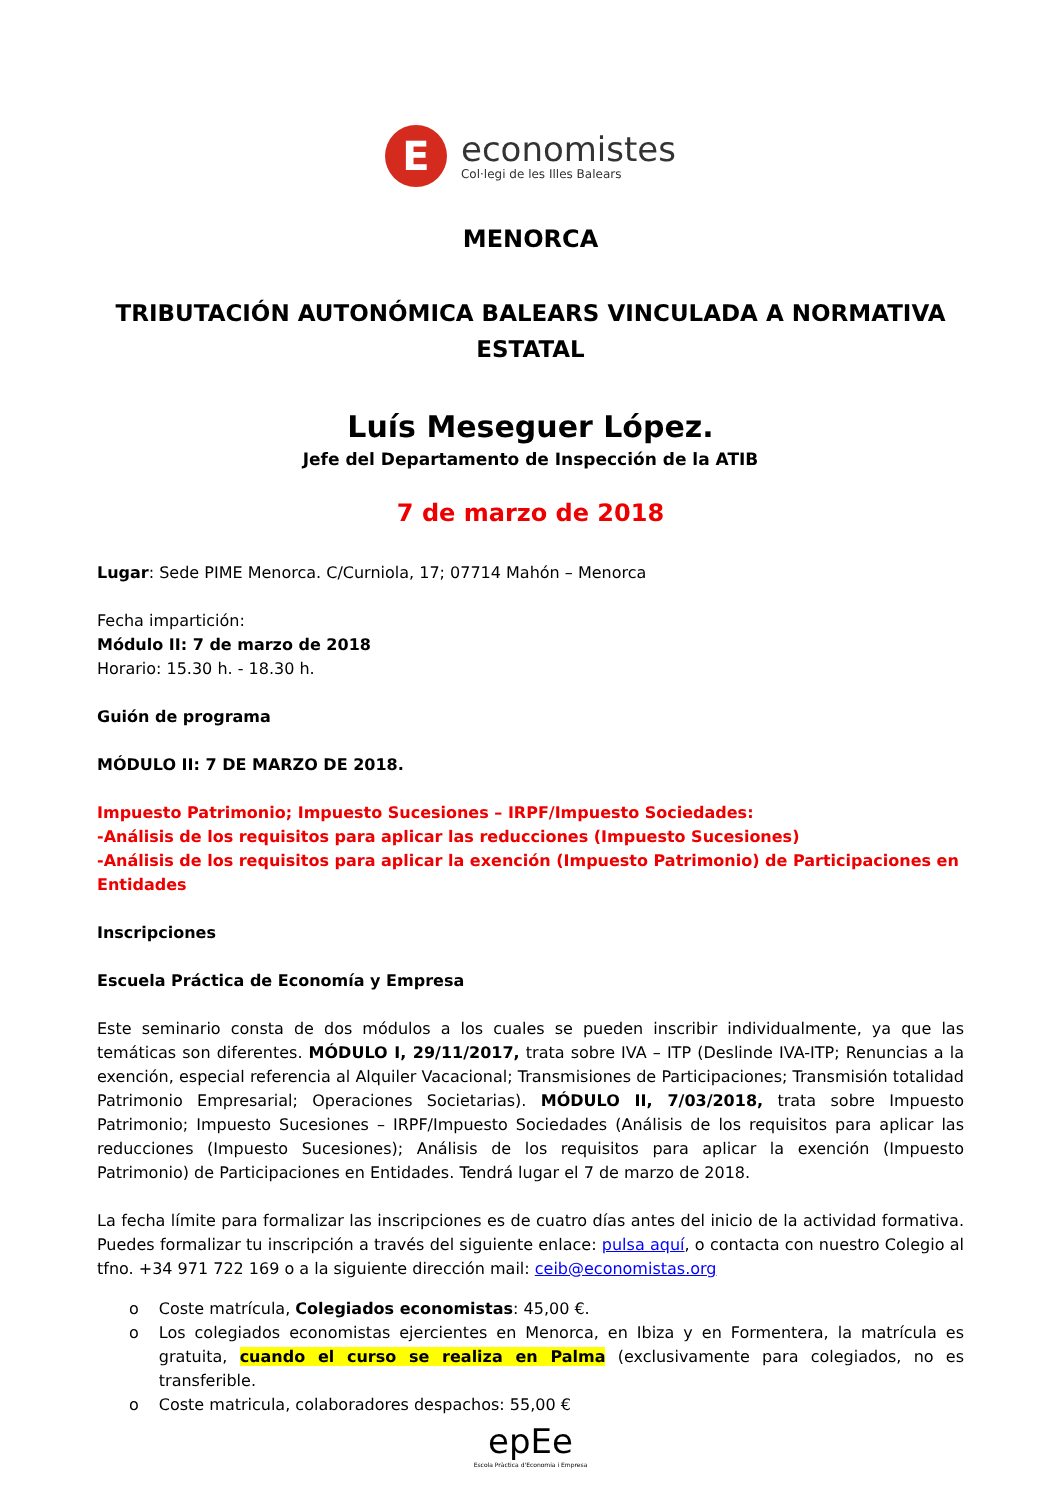E
economistes
Col·legi de les Illes Balears
MENORCA
TRIBUTACIÓN AUTONÓMICA BALEARS VINCULADA A NORMATIVA ESTATAL
Luís Meseguer López.
Jefe del Departamento de Inspección de la ATIB
7 de marzo de 2018
Lugar: Sede PIME Menorca. C/Curniola, 17; 07714 Mahón – Menorca
Fecha impartición:
Módulo II: 7 de marzo de 2018
Horario: 15.30 h. - 18.30 h.
Guión de programa
MÓDULO II: 7 DE MARZO DE 2018.
Impuesto Patrimonio; Impuesto Sucesiones – IRPF/Impuesto Sociedades:
-Análisis de los requisitos para aplicar las reducciones (Impuesto Sucesiones)
-Análisis de los requisitos para aplicar la exención (Impuesto Patrimonio) de Participaciones en Entidades
Inscripciones
Escuela Práctica de Economía y Empresa
Este seminario consta de dos módulos a los cuales se pueden inscribir individualmente, ya que las temáticas son diferentes. MÓDULO I, 29/11/2017, trata sobre IVA – ITP (Deslinde IVA-ITP; Renuncias a la exención, especial referencia al Alquiler Vacacional; Transmisiones de Participaciones; Transmisión totalidad Patrimonio Empresarial; Operaciones Societarias). MÓDULO II, 7/03/2018, trata sobre Impuesto Patrimonio; Impuesto Sucesiones – IRPF/Impuesto Sociedades (Análisis de los requisitos para aplicar las reducciones (Impuesto Sucesiones); Análisis de los requisitos para aplicar la exención (Impuesto Patrimonio) de Participaciones en Entidades. Tendrá lugar el 7 de marzo de 2018.
La fecha límite para formalizar las inscripciones es de cuatro días antes del inicio de la actividad formativa. Puedes formalizar tu inscripción a través del siguiente enlace: pulsa aquí, o contacta con nuestro Colegio al tfno. +34 971 722 169 o a la siguiente dirección mail: ceib@economistas.org
o Coste matrícula, Colegiados economistas: 45,00 €.
o Los colegiados economistas ejercientes en Menorca, en Ibiza y en Formentera, la matrícula es gratuita, cuando el curso se realiza en Palma (exclusivamente para colegiados, no es transferible.
o Coste matricula, colaboradores despachos: 55,00 €
epEe
Escola Pràctica d'Economia i Empresa